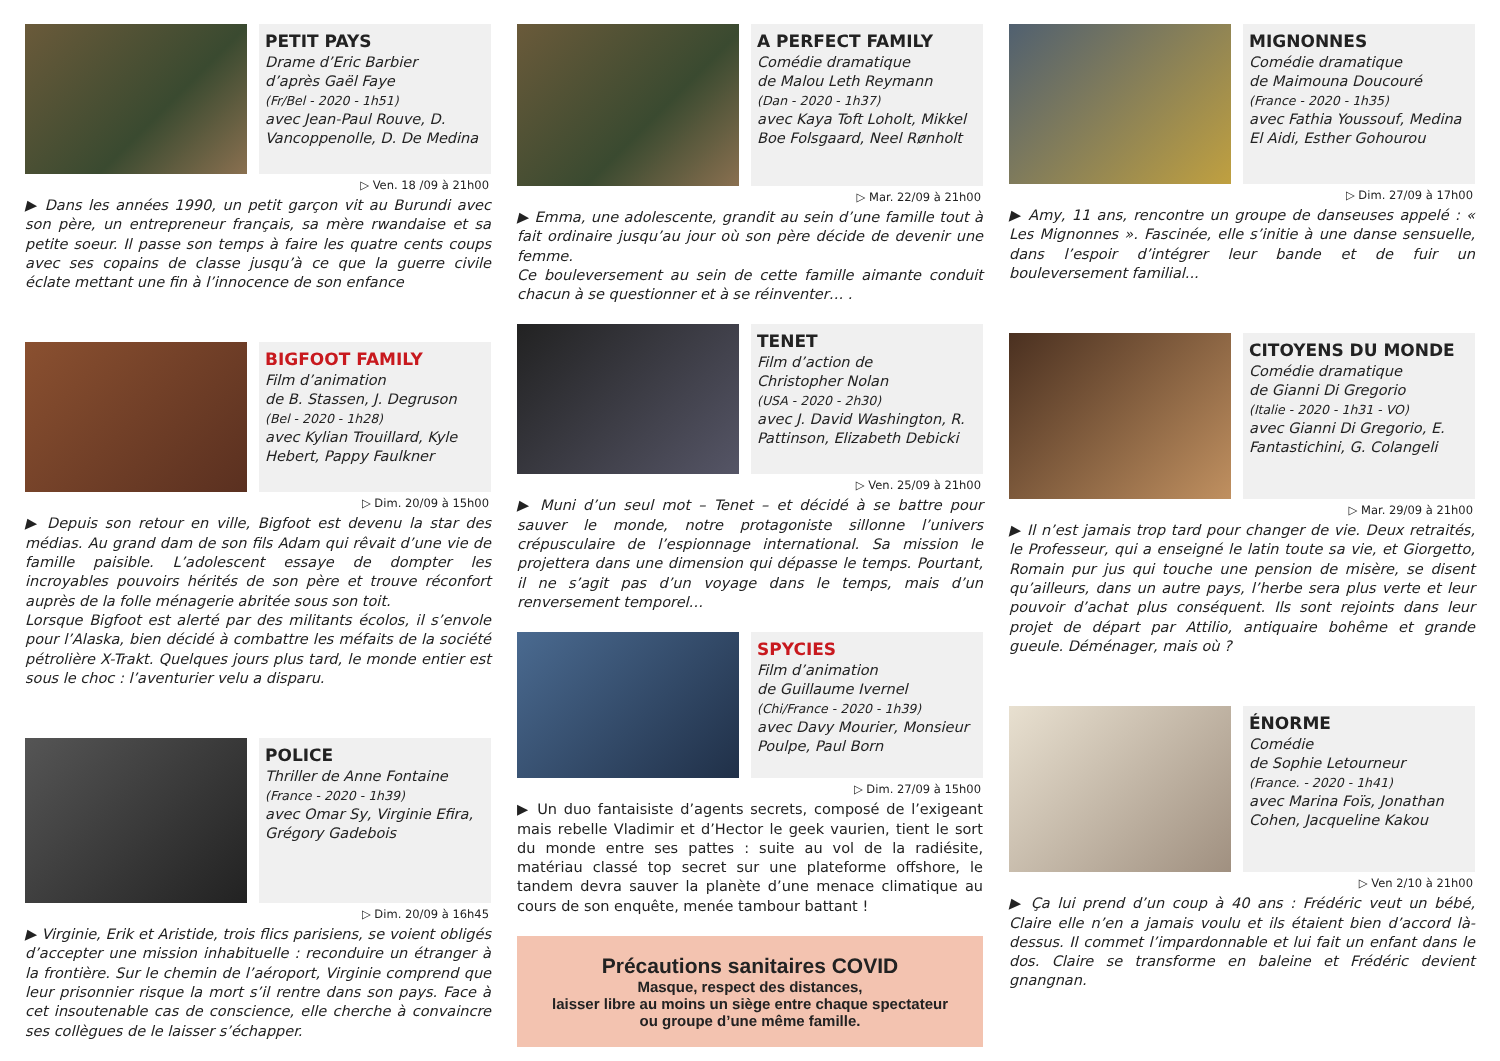PETIT PAYS
Drame d’Eric Barbier
d’après Gaël Faye
(Fr/Bel - 2020 - 1h51)
avec Jean-Paul Rouve, D. Vancoppenolle, D. De Medina
▷ Ven. 18 /09 à 21h00
▶ Dans les années 1990, un petit garçon vit au Burundi avec son père, un entrepreneur français, sa mère rwandaise et sa petite soeur. Il passe son temps à faire les quatre cents coups avec ses copains de classe jusqu’à ce que la guerre civile éclate mettant une fin à l’innocence de son enfance
BIGFOOT FAMILY
Film d’animation
de B. Stassen, J. Degruson
(Bel - 2020 - 1h28)
avec Kylian Trouillard, Kyle Hebert, Pappy Faulkner
▷ Dim. 20/09 à 15h00
▶ Depuis son retour en ville, Bigfoot est devenu la star des médias. Au grand dam de son fils Adam qui rêvait d’une vie de famille paisible. L’adolescent essaye de dompter les incroyables pouvoirs hérités de son père et trouve réconfort auprès de la folle ménagerie abritée sous son toit.
Lorsque Bigfoot est alerté par des militants écolos, il s’envole pour l’Alaska, bien décidé à combattre les méfaits de la société pétrolière X-Trakt. Quelques jours plus tard, le monde entier est sous le choc : l’aventurier velu a disparu.
POLICE
Thriller de Anne Fontaine
(France - 2020 - 1h39)
avec Omar Sy, Virginie Efira, Grégory Gadebois
▷ Dim. 20/09 à 16h45
▶ Virginie, Erik et Aristide, trois flics parisiens, se voient obligés d’accepter une mission inhabituelle : reconduire un étranger à la frontière. Sur le chemin de l’aéroport, Virginie comprend que leur prisonnier risque la mort s’il rentre dans son pays. Face à cet insoutenable cas de conscience, elle cherche à convaincre ses collègues de le laisser s’échapper.
A PERFECT FAMILY
Comédie dramatique
de Malou Leth Reymann
(Dan - 2020 - 1h37)
avec Kaya Toft Loholt, Mikkel Boe Folsgaard, Neel Rønholt
▷ Mar. 22/09 à 21h00
▶ Emma, une adolescente, grandit au sein d’une famille tout à fait ordinaire jusqu’au jour où son père décide de devenir une femme.
Ce bouleversement au sein de cette famille aimante conduit chacun à se questionner et à se réinventer… .
TENET
Film d’action de
Christopher Nolan
(USA - 2020 - 2h30)
avec J. David Washington, R. Pattinson, Elizabeth Debicki
▷ Ven. 25/09 à 21h00
▶ Muni d’un seul mot – Tenet – et décidé à se battre pour sauver le monde, notre protagoniste sillonne l’univers crépusculaire de l’espionnage international. Sa mission le projettera dans une dimension qui dépasse le temps. Pourtant, il ne s’agit pas d’un voyage dans le temps, mais d’un renversement temporel…
SPYCIES
Film d’animation
de Guillaume Ivernel
(Chi/France - 2020 - 1h39)
avec Davy Mourier, Monsieur Poulpe, Paul Born
▷ Dim. 27/09 à 15h00
▶ Un duo fantaisiste d’agents secrets, composé de l’exigeant mais rebelle Vladimir et d’Hector le geek vaurien, tient le sort du monde entre ses pattes : suite au vol de la radiésite, matériau classé top secret sur une plateforme offshore, le tandem devra sauver la planète d’une menace climatique au cours de son enquête, menée tambour battant !
Précautions sanitaires COVID
Masque, respect des distances,
laisser libre au moins un siège entre chaque spectateur
ou groupe d’une même famille.
MIGNONNES
Comédie dramatique
de Maimouna Doucouré
(France - 2020 - 1h35)
avec Fathia Youssouf, Medina El Aidi, Esther Gohourou
▷ Dim. 27/09 à 17h00
▶ Amy, 11 ans, rencontre un groupe de danseuses appelé : « Les Mignonnes ». Fascinée, elle s’initie à une danse sensuelle, dans l’espoir d’intégrer leur bande et de fuir un bouleversement familial...
CITOYENS DU MONDE
Comédie dramatique
de Gianni Di Gregorio
(Italie - 2020 - 1h31 - VO)
avec Gianni Di Gregorio, E. Fantastichini, G. Colangeli
▷ Mar. 29/09 à 21h00
▶ Il n’est jamais trop tard pour changer de vie. Deux retraités, le Professeur, qui a enseigné le latin toute sa vie, et Giorgetto, Romain pur jus qui touche une pension de misère, se disent qu’ailleurs, dans un autre pays, l’herbe sera plus verte et leur pouvoir d’achat plus conséquent. Ils sont rejoints dans leur projet de départ par Attilio, antiquaire bohême et grande gueule. Déménager, mais où ?
ÉNORME
Comédie
de Sophie Letourneur
(France. - 2020 - 1h41)
avec Marina Foïs, Jonathan Cohen, Jacqueline Kakou
▷ Ven 2/10 à 21h00
▶ Ça lui prend d’un coup à 40 ans : Frédéric veut un bébé, Claire elle n’en a jamais voulu et ils étaient bien d’accord là-dessus. Il commet l’impardonnable et lui fait un enfant dans le dos. Claire se transforme en baleine et Frédéric devient gnangnan.